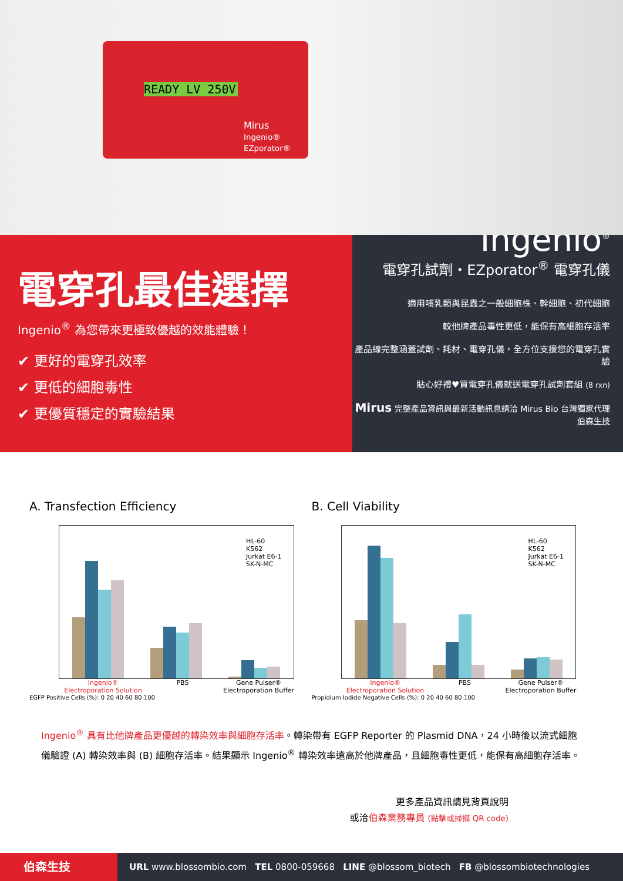READY LV 250V
Mirus
Ingenio® EZporator®
電穿孔最佳選擇
Ingenio<sup>®</sup> 為您帶來更極致優越的效能體驗！
✔ 更好的電穿孔效率
✔ 更低的細胞毒性
✔ 更優質穩定的實驗結果
Ingenio<sup>®</sup>
電穿孔試劑・EZporator<sup>®</sup> 電穿孔儀
適用哺乳類與昆蟲之一般細胞株、幹細胞、初代細胞
較他牌產品毒性更低，能保有高細胞存活率
產品線完整涵蓋試劑、耗材、電穿孔儀，全方位支援您的電穿孔實驗
貼心好禮♥買電穿孔儀就送電穿孔試劑套組 (8 rxn)
Mirus 完整產品資訊與最新活動訊息請洽 Mirus Bio 台灣獨家代理伯森生技
A. Transfection Efficiency
HL-60
K562
Jurkat E6-1
SK-N-MC
Ingenio®
Electroporation Solution PBS Gene Pulser®
Electroporation Buffer
EGFP Positive Cells (%): 0 20 40 60 80 100
B. Cell Viability
HL-60
K562
Jurkat E6-1
SK-N-MC
Ingenio®
Electroporation Solution PBS Gene Pulser®
Electroporation Buffer
Propidium Iodide Negative Cells (%): 0 20 40 60 80 100
Ingenio<sup>®</sup> 具有比他牌產品更優越的轉染效率與細胞存活率。轉染帶有 EGFP Reporter 的 Plasmid DNA，24 小時後以流式細胞儀驗證 (A) 轉染效率與 (B) 細胞存活率。結果顯示 Ingenio<sup>®</sup> 轉染效率遠高於他牌產品，且細胞毒性更低，能保有高細胞存活率。
更多產品資訊請見背頁說明
或洽伯森業務專員 (點擊或掃描 QR code)
伯森生技 URL www.blossombio.com TEL 0800-059668 LINE @blossom_biotech FB @blossombiotechnologies